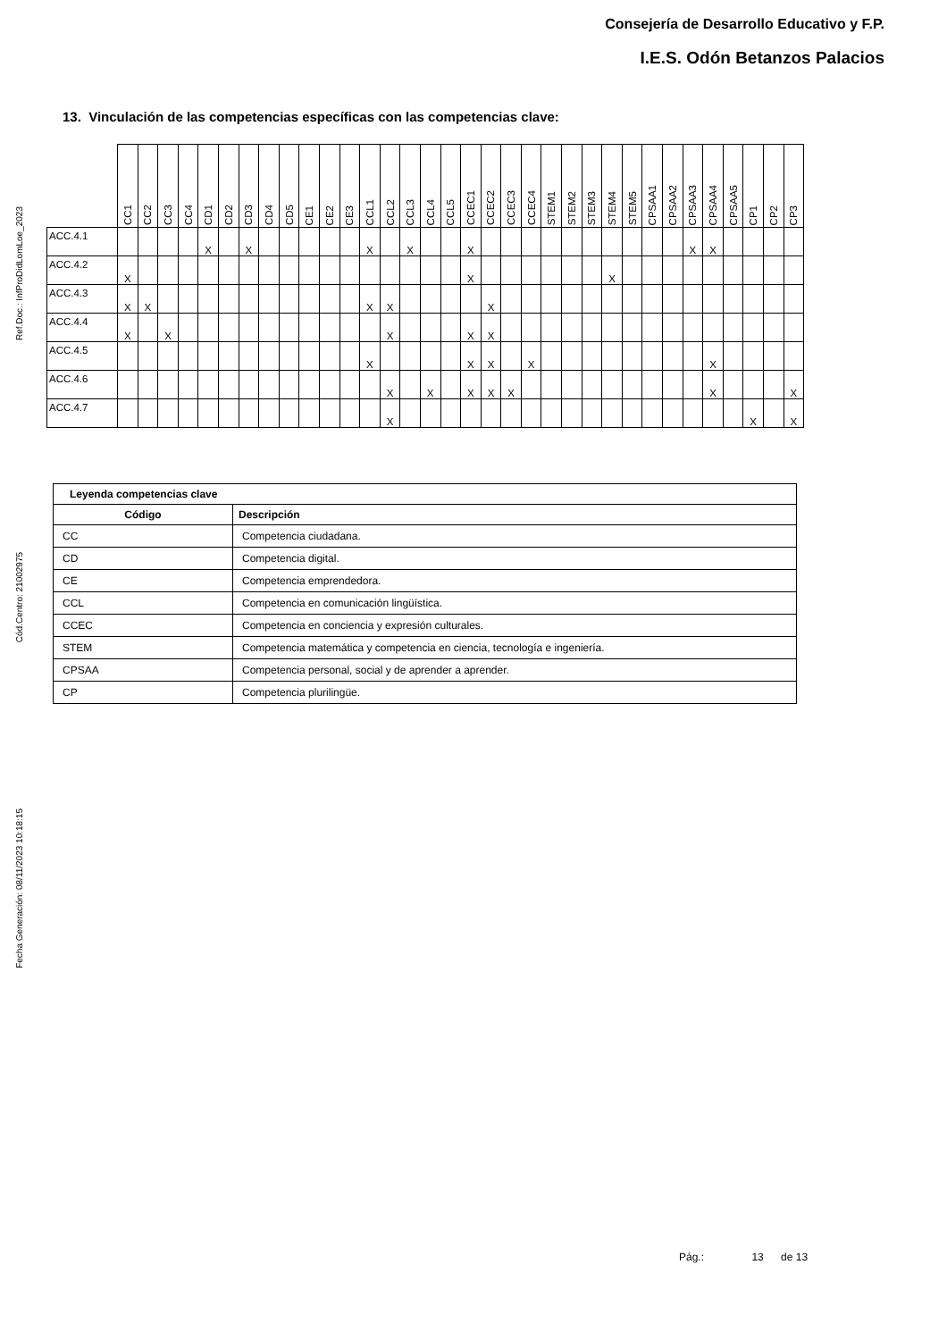Ref.Doc.: InfProDidLomLoe_2023
Cód.Centro: 21002975
Fecha Generación: 08/11/2023 10:18:15
Consejería de Desarrollo Educativo y F.P.
I.E.S. Odón Betanzos Palacios
13. Vinculación de las competencias específicas con las competencias clave:
| | CC1 | CC2 | CC3 | CC4 | CD1 | CD2 | CD3 | CD4 | CD5 | CE1 | CE2 | CE3 | CCL1 | CCL2 | CCL3 | CCL4 | CCL5 | CCEC1 | CCEC2 | CCEC3 | CCEC4 | STEM1 | STEM2 | STEM3 | STEM4 | STEM5 | CPSAA1 | CPSAA2 | CPSAA3 | CPSAA4 | CPSAA5 | CP1 | CP2 | CP3 |
| --- | --- | --- | --- | --- | --- | --- | --- | --- | --- | --- | --- | --- | --- | --- | --- | --- | --- | --- | --- | --- | --- | --- | --- | --- | --- | --- | --- | --- | --- | --- | --- | --- | --- | --- |
| ACC.4.1 | | | | | X | | X | | | | | | X | | X | | | X | | | | | | | | | | | X | X | | | | |
| ACC.4.2 | X | | | | | | | | | | | | | | | | | X | | | | | | | X | | | | | | | | | |
| ACC.4.3 | X | X | | | | | | | | | | | X | X | | | | | X | | | | | | | | | | | | | | | |
| ACC.4.4 | X | | X | | | | | | | | | | | X | | | | X | X | | | | | | | | | | | | | | | |
| ACC.4.5 | | | | | | | | | | | | | X | | | | | X | X | | X | | | | | | | | | X | | | | |
| ACC.4.6 | | | | | | | | | | | | | | X | | X | | X | X | X | | | | | | | | | | X | | | | X |
| ACC.4.7 | | | | | | | | | | | | | | X | | | | | | | | | | | | | | | | | | X | | X |
| Leyenda competencias clave | |
| --- | --- |
| Código | Descripción |
| CC | Competencia ciudadana. |
| CD | Competencia digital. |
| CE | Competencia emprendedora. |
| CCL | Competencia en comunicación lingüística. |
| CCEC | Competencia en conciencia y expresión culturales. |
| STEM | Competencia matemática y competencia en ciencia, tecnología e ingeniería. |
| CPSAA | Competencia personal, social y de aprender a aprender. |
| CP | Competencia plurilingüe. |
Pág.: 13 de 13